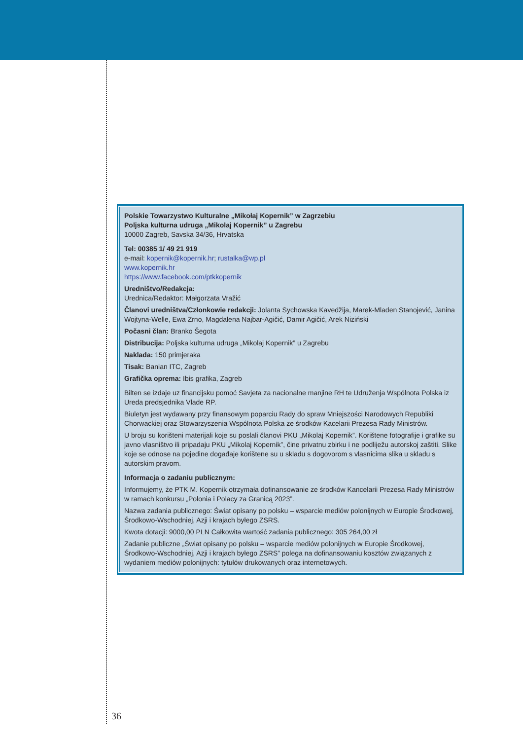Polskie Towarzystwo Kulturalne „Mikołaj Kopernik” w Zagrzebiu
Poljska kulturna udruga „Mikolaj Kopernik” u Zagrebu
10000 Zagreb, Savska 34/36, Hrvatska
Tel: 00385 1/ 49 21 919
e-mail: kopernik@kopernik.hr; rustalka@wp.pl
www.kopernik.hr
https://www.facebook.com/ptkkopernik
Uredništvo/Redakcja:
Urednica/Redaktor: Małgorzata Vražić
Članovi uredništva/Członkowie redakcji: Jolanta Sychowska Kavedžija, Marek-Mladen Stanojević, Janina Wojtyna-Welle, Ewa Zrno, Magdalena Najbar-Agičić, Damir Agičić, Arek Niziński
Počasni član: Branko Šegota
Distribucija: Poljska kulturna udruga „Mikolaj Kopernik” u Zagrebu
Naklada: 150 primjeraka
Tisak: Banian ITC, Zagreb
Grafička oprema: Ibis grafika, Zagreb
Bilten se izdaje uz financijsku pomoć Savjeta za nacionalne manjine RH te Udruženja Wspólnota Polska iz Ureda predsjednika Vlade RP.
Biuletyn jest wydawany przy finansowym poparciu Rady do spraw Mniejszości Narodowych Republiki Chorwackiej oraz Stowarzyszenia Wspólnota Polska ze środków Kacelarii Prezesa Rady Ministrów.
U broju su korišteni materijali koje su poslali članovi PKU „Mikolaj Kopernik”. Korištene fotografije i grafike su javno vlasništvo ili pripadaju PKU „Mikolaj Kopernik”, čine privatnu zbirku i ne podliježu autorskoj zaštiti. Slike koje se odnose na pojedine događaje korištene su u skladu s dogovorom s vlasnicima slika u skladu s autorskim pravom.
Informacja o zadaniu publicznym:
Informujemy, że PTK M. Kopernik otrzymała dofinansowanie ze środków Kancelarii Prezesa Rady Ministrów w ramach konkursu „Polonia i Polacy za Granicą 2023”.
Nazwa zadania publicznego: Świat opisany po polsku – wsparcie mediów polonijnych w Europie Środkowej, Środkowo-Wschodniej, Azji i krajach byłego ZSRS.
Kwota dotacji: 9000,00 PLN Całkowita wartość zadania publicznego: 305 264,00 zł
Zadanie publiczne „Świat opisany po polsku – wsparcie mediów polonijnych w Europie Środkowej, Środkowo-Wschodniej, Azji i krajach byłego ZSRS” polega na dofinansowaniu kosztów związanych z wydaniem mediów polonijnych: tytułów drukowanych oraz internetowych.
36